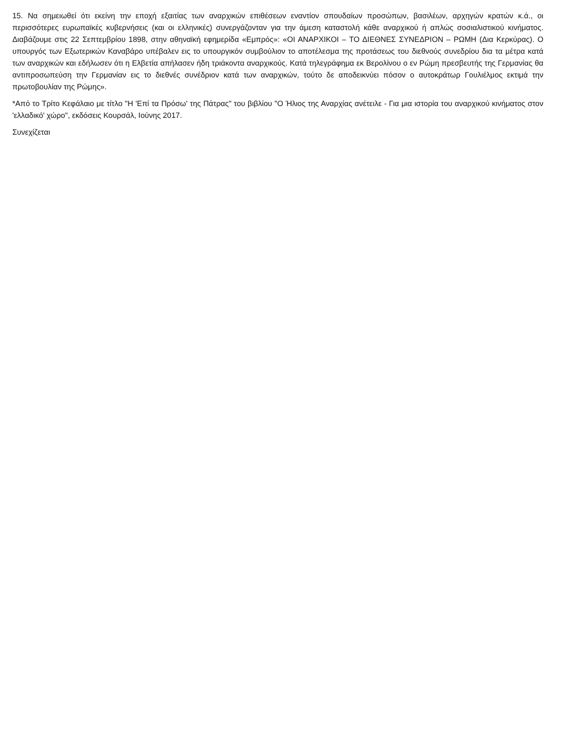15. Να σημειωθεί ότι εκείνη την εποχή εξαιτίας των αναρχικών επιθέσεων εναντίον σπουδαίων προσώπων, βασιλέων, αρχηγών κρατών κ.ά., οι περισσότερες ευρωπαϊκές κυβερνήσεις (και οι ελληνικές) συνεργάζονταν για την άμεση καταστολή κάθε αναρχικού ή απλώς σοσιαλιστικού κινήματος. Διαβάζουμε στις 22 Σεπτεμβρίου 1898, στην αθηναϊκή εφημερίδα «Εμπρός»: «ΟΙ ΑΝΑΡΧΙΚΟΙ – ΤΟ ΔΙΕΘΝΕΣ ΣΥΝΕΔΡΙΟΝ – ΡΩΜΗ (Δια Κερκύρας). Ο υπουργός των Εξωτερικών Καναβάρο υπέβαλεν εις το υπουργικόν συμβούλιον το αποτέλεσμα της προτάσεως του διεθνούς συνεδρίου δια τα μέτρα κατά των αναρχικών και εδήλωσεν ότι η Ελβετία απήλασεν ήδη τριάκοντα αναρχικούς. Κατά τηλεγράφημα εκ Βερολίνου ο εν Ρώμη πρεσβευτής της Γερμανίας θα αντιπροσωπεύση την Γερμανίαν εις το διεθνές συνέδριον κατά των αναρχικών, τούτο δε αποδεικνύει πόσον ο αυτοκράτωρ Γουλιέλμος εκτιμά την πρωτοβουλίαν της Ρώμης».
*Από το Τρίτο Κεφάλαιο με τίτλο "Η 'Επί τα Πρόσω' της Πάτρας" του βιβλίου "Ο Ήλιος της Αναρχίας ανέτειλε - Για μια ιστορία του αναρχικού κινήματος στον 'ελλαδικό' χώρο", εκδόσεις Κουρσάλ, Ιούνης 2017.
Συνεχίζεται